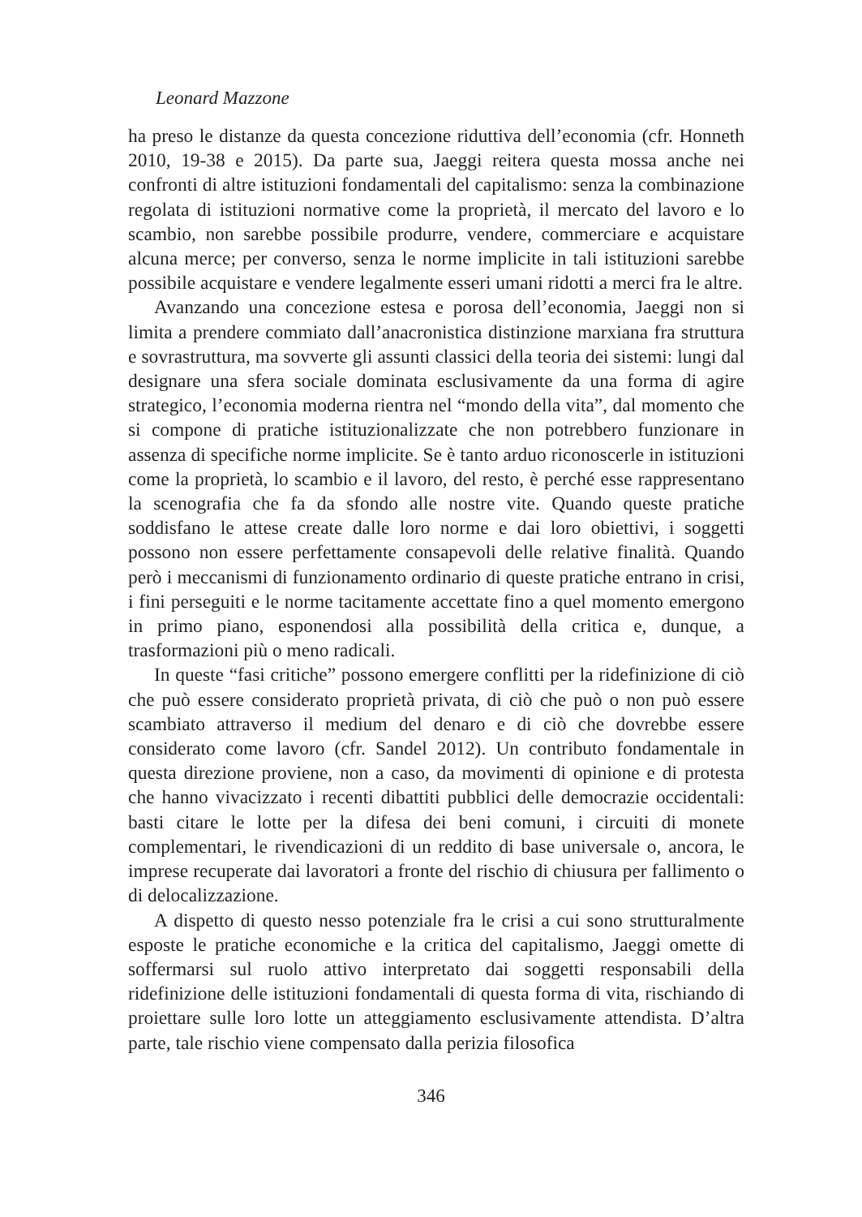Leonard Mazzone
ha preso le distanze da questa concezione riduttiva dell’economia (cfr. Honneth 2010, 19-38 e 2015). Da parte sua, Jaeggi reitera questa mossa anche nei confronti di altre istituzioni fondamentali del capitalismo: senza la combinazione regolata di istituzioni normative come la proprietà, il mercato del lavoro e lo scambio, non sarebbe possibile produrre, vendere, commerciare e acquistare alcuna merce; per converso, senza le norme implicite in tali istituzioni sarebbe possibile acquistare e vendere legalmente esseri umani ridotti a merci fra le altre.
Avanzando una concezione estesa e porosa dell’economia, Jaeggi non si limita a prendere commiato dall’anacronistica distinzione marxiana fra struttura e sovrastruttura, ma sovverte gli assunti classici della teoria dei sistemi: lungi dal designare una sfera sociale dominata esclusivamente da una forma di agire strategico, l’economia moderna rientra nel “mondo della vita”, dal momento che si compone di pratiche istituzionalizzate che non potrebbero funzionare in assenza di specifiche norme implicite. Se è tanto arduo riconoscerle in istituzioni come la proprietà, lo scambio e il lavoro, del resto, è perché esse rappresentano la scenografia che fa da sfondo alle nostre vite. Quando queste pratiche soddisfano le attese create dalle loro norme e dai loro obiettivi, i soggetti possono non essere perfettamente consapevoli delle relative finalità. Quando però i meccanismi di funzionamento ordinario di queste pratiche entrano in crisi, i fini perseguiti e le norme tacitamente accettate fino a quel momento emergono in primo piano, esponendosi alla possibilità della critica e, dunque, a trasformazioni più o meno radicali.
In queste “fasi critiche” possono emergere conflitti per la ridefinizione di ciò che può essere considerato proprietà privata, di ciò che può o non può essere scambiato attraverso il medium del denaro e di ciò che dovrebbe essere considerato come lavoro (cfr. Sandel 2012). Un contributo fondamentale in questa direzione proviene, non a caso, da movimenti di opinione e di protesta che hanno vivacizzato i recenti dibattiti pubblici delle democrazie occidentali: basti citare le lotte per la difesa dei beni comuni, i circuiti di monete complementari, le rivendicazioni di un reddito di base universale o, ancora, le imprese recuperate dai lavoratori a fronte del rischio di chiusura per fallimento o di delocalizzazione.
A dispetto di questo nesso potenziale fra le crisi a cui sono strutturalmente esposte le pratiche economiche e la critica del capitalismo, Jaeggi omette di soffermarsi sul ruolo attivo interpretato dai soggetti responsabili della ridefinizione delle istituzioni fondamentali di questa forma di vita, rischiando di proiettare sulle loro lotte un atteggiamento esclusivamente attendista. D’altra parte, tale rischio viene compensato dalla perizia filosofica
346